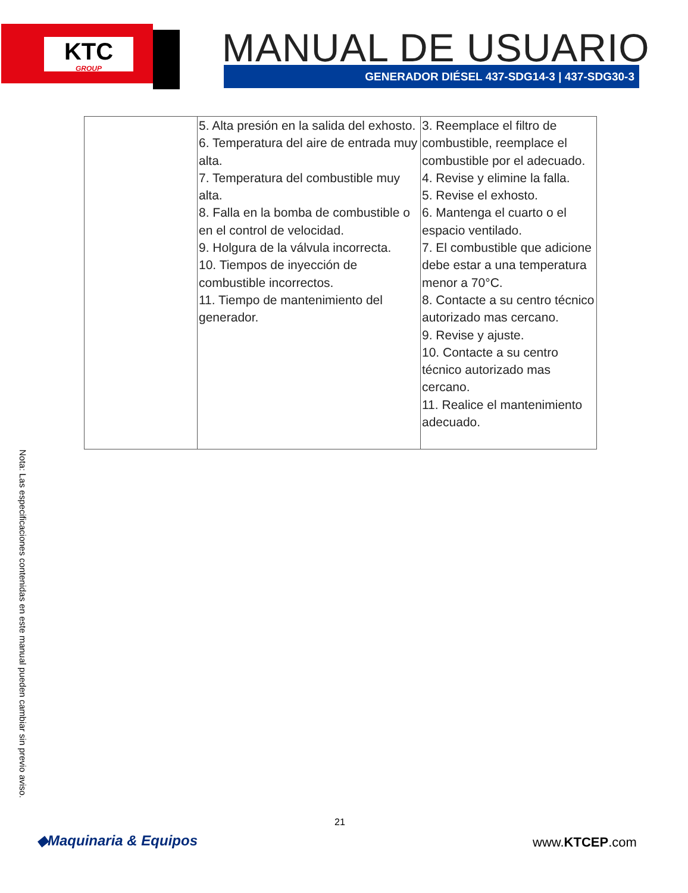KTC
GROUP
MANUAL DE USUARIO GENERADOR DIÉSEL 437-SDG14-3 | 437-SDG30-3
| | 5. Alta presión en la salida del exhosto. 6. Temperatura del aire de entrada muy alta. 7. Temperatura del combustible muy alta. 8. Falla en la bomba de combustible o en el control de velocidad. 9. Holgura de la válvula incorrecta. 10. Tiempos de inyección de combustible incorrectos. 11. Tiempo de mantenimiento del generador. | 3. Reemplace el filtro de combustible, reemplace el combustible por el adecuado. 4. Revise y elimine la falla. 5. Revise el exhosto. 6. Mantenga el cuarto o el espacio ventilado. 7. El combustible que adicione debe estar a una temperatura menor a 70°C. 8. Contacte a su centro técnico autorizado mas cercano. 9. Revise y ajuste. 10. Contacte a su centro técnico autorizado mas cercano. 11. Realice el mantenimiento adecuado. |
Nota: Las especificaciones contenidas en este manual pueden cambiar sin previo aviso.
21
◆Maquinaria & Equipos www.KTCEP.com